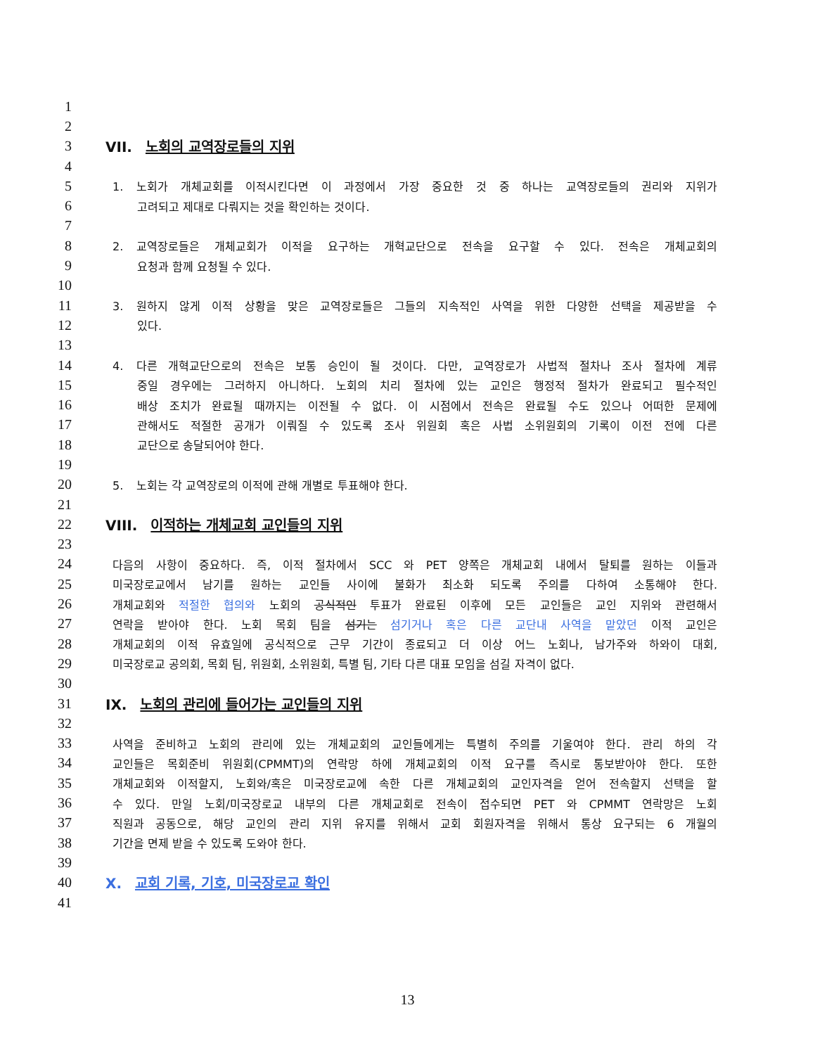1
2
3 VII. 노회의 교역장로들의 지위
4
5 1. 노회가 개체교회를 이적시킨다면 이 과정에서 가장 중요한 것 중 하나는 교역장로들의 권리와 지위가
6 고려되고 제대로 다뤄지는 것을 확인하는 것이다.
7
8 2. 교역장로들은 개체교회가 이적을 요구하는 개혁교단으로 전속을 요구할 수 있다. 전속은 개체교회의
9 요청과 함께 요청될 수 있다.
10
11 3. 원하지 않게 이적 상황을 맞은 교역장로들은 그들의 지속적인 사역을 위한 다양한 선택을 제공받을 수
12 있다.
13
14 4. 다른 개혁교단으로의 전속은 보통 승인이 될 것이다. 다만, 교역장로가 사법적 절차나 조사 절차에 계류
15 중일 경우에는 그러하지 아니하다. 노회의 치리 절차에 있는 교인은 행정적 절차가 완료되고 필수적인
16 배상 조치가 완료될 때까지는 이전될 수 없다. 이 시점에서 전속은 완료될 수도 있으나 어떠한 문제에
17 관해서도 적절한 공개가 이뤄질 수 있도록 조사 위원회 혹은 사법 소위원회의 기록이 이전 전에 다른
18 교단으로 송달되어야 한다.
19
20 5. 노회는 각 교역장로의 이적에 관해 개별로 투표해야 한다.
21
22 VIII. 이적하는 개체교회 교인들의 지위
23
24 다음의 사항이 중요하다. 즉, 이적 절차에서 SCC 와 PET 양쪽은 개체교회 내에서 탈퇴를 원하는 이들과
25 미국장로교에서 남기를 원하는 교인들 사이에 불화가 최소화 되도록 주의를 다하여 소통해야 한다.
26 개체교회와 적절한 협의와 노회의 공식적인 투표가 완료된 이후에 모든 교인들은 교인 지위와 관련해서
27 연락을 받아야 한다. 노회 목회 팀을 섬기는 섬기거나 혹은 다른 교단내 사역을 맡았던 이적 교인은
28 개체교회의 이적 유효일에 공식적으로 근무 기간이 종료되고 더 이상 어느 노회나, 남가주와 하와이 대회,
29 미국장로교 공의회, 목회 팀, 위원회, 소위원회, 특별 팀, 기타 다른 대표 모임을 섬길 자격이 없다.
30
31 IX. 노회의 관리에 들어가는 교인들의 지위
32
33 사역을 준비하고 노회의 관리에 있는 개체교회의 교인들에게는 특별히 주의를 기울여야 한다. 관리 하의 각
34 교인들은 목회준비 위원회(CPMMT)의 연락망 하에 개체교회의 이적 요구를 즉시로 통보받아야 한다. 또한
35 개체교회와 이적할지, 노회와/혹은 미국장로교에 속한 다른 개체교회의 교인자격을 얻어 전속할지 선택을 할
36 수 있다. 만일 노회/미국장로교 내부의 다른 개체교회로 전속이 접수되면 PET 와 CPMMT 연락망은 노회
37 직원과 공동으로, 해당 교인의 관리 지위 유지를 위해서 교회 회원자격을 위해서 통상 요구되는 6 개월의
38 기간을 면제 받을 수 있도록 도와야 한다.
39
40 X. 교회 기록, 기호, 미국장로교 확인
41
13